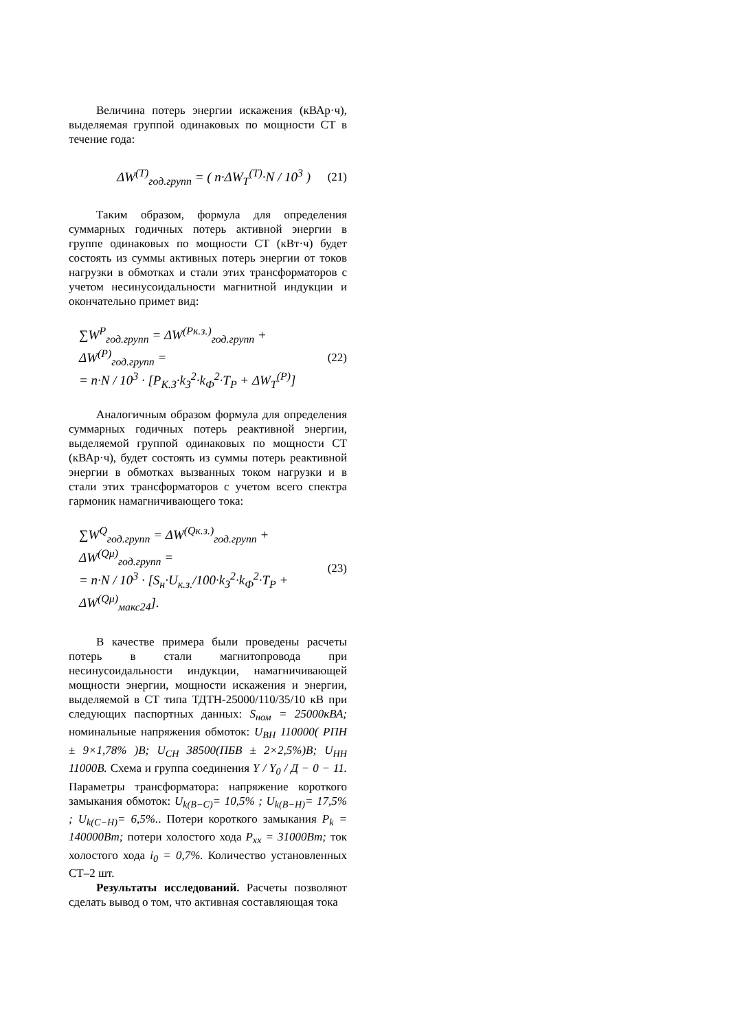Величина потерь энергии искажения (кВАр·ч), выделяемая группой одинаковых по мощности СТ в течение года:
ΔW<sup>(T)</sup><sub>год.групп</sub> = ( n·ΔW<sub>T</sub><sup>(T)</sup>·N / 10<sup>3</sup> ) (21)
Таким образом, формула для определения суммарных годичных потерь активной энергии в группе одинаковых по мощности СТ (кВт·ч) будет состоять из суммы активных потерь энергии от токов нагрузки в обмотках и стали этих трансформаторов с учетом несинусоидальности магнитной индукции и окончательно примет вид:
∑W<sup>P</sup><sub>год.групп</sub> = ΔW<sup>(Pк.з.)</sup><sub>год.групп</sub> + ΔW<sup>(P)</sup><sub>год.групп</sub> =
= n·N / 10<sup>3</sup> · [P<sub>К.З</sub>·k<sub>З</sub><sup>2</sup>·k<sub>Ф</sub><sup>2</sup>·T<sub>P</sub> + ΔW<sub>T</sub><sup>(P)</sup>] (22)
Аналогичным образом формула для определения суммарных годичных потерь реактивной энергии, выделяемой группой одинаковых по мощности СТ (кВАр·ч), будет состоять из суммы потерь реактивной энергии в обмотках вызванных током нагрузки и в стали этих трансформаторов с учетом всего спектра гармоник намагничивающего тока:
∑W<sup>Q</sup><sub>год.групп</sub> = ΔW<sup>(Qк.з.)</sup><sub>год.групп</sub> + ΔW<sup>(Qμ)</sup><sub>год.групп</sub> =
= n·N / 10<sup>3</sup> · [S<sub>н</sub>·U<sub>к.з.</sub>/100·k<sub>З</sub><sup>2</sup>·k<sub>Ф</sub><sup>2</sup>·T<sub>P</sub> + ΔW<sup>(Qμ)</sup><sub>макс24</sub>]. (23)
В качестве примера были проведены расчеты потерь в стали магнитопровода при несинусоидальности индукции, намагничивающей мощности энергии, мощности искажения и энергии, выделяемой в СТ типа ТДТН-25000/110/35/10 кВ при следующих паспортных данных: S<sub>ном</sub> = 25000кВА; номинальные напряжения обмоток: U<sub>ВН</sub> 110000( РПН ± 9×1,78% )В; U<sub>СН</sub> 38500(ПБВ ± 2×2,5%)В; U<sub>НН</sub> 11000В. Схема и группа соединения Y / Y<sub>0</sub> / Д − 0 − 11. Параметры трансформатора: напряжение короткого замыкания обмоток: U<sub>k(В−С)</sub>= 10,5% ; U<sub>k(В−Н)</sub>= 17,5% ; U<sub>k(С−Н)</sub>= 6,5%.. Потери короткого замыкания P<sub>k</sub> = 140000Вт; потери холостого хода P<sub>xx</sub> = 31000Вт; ток холостого хода i<sub>0</sub> = 0,7%. Количество установленных СТ–2 шт.
Результаты исследований. Расчеты позволяют сделать вывод о том, что активная составляющая тока